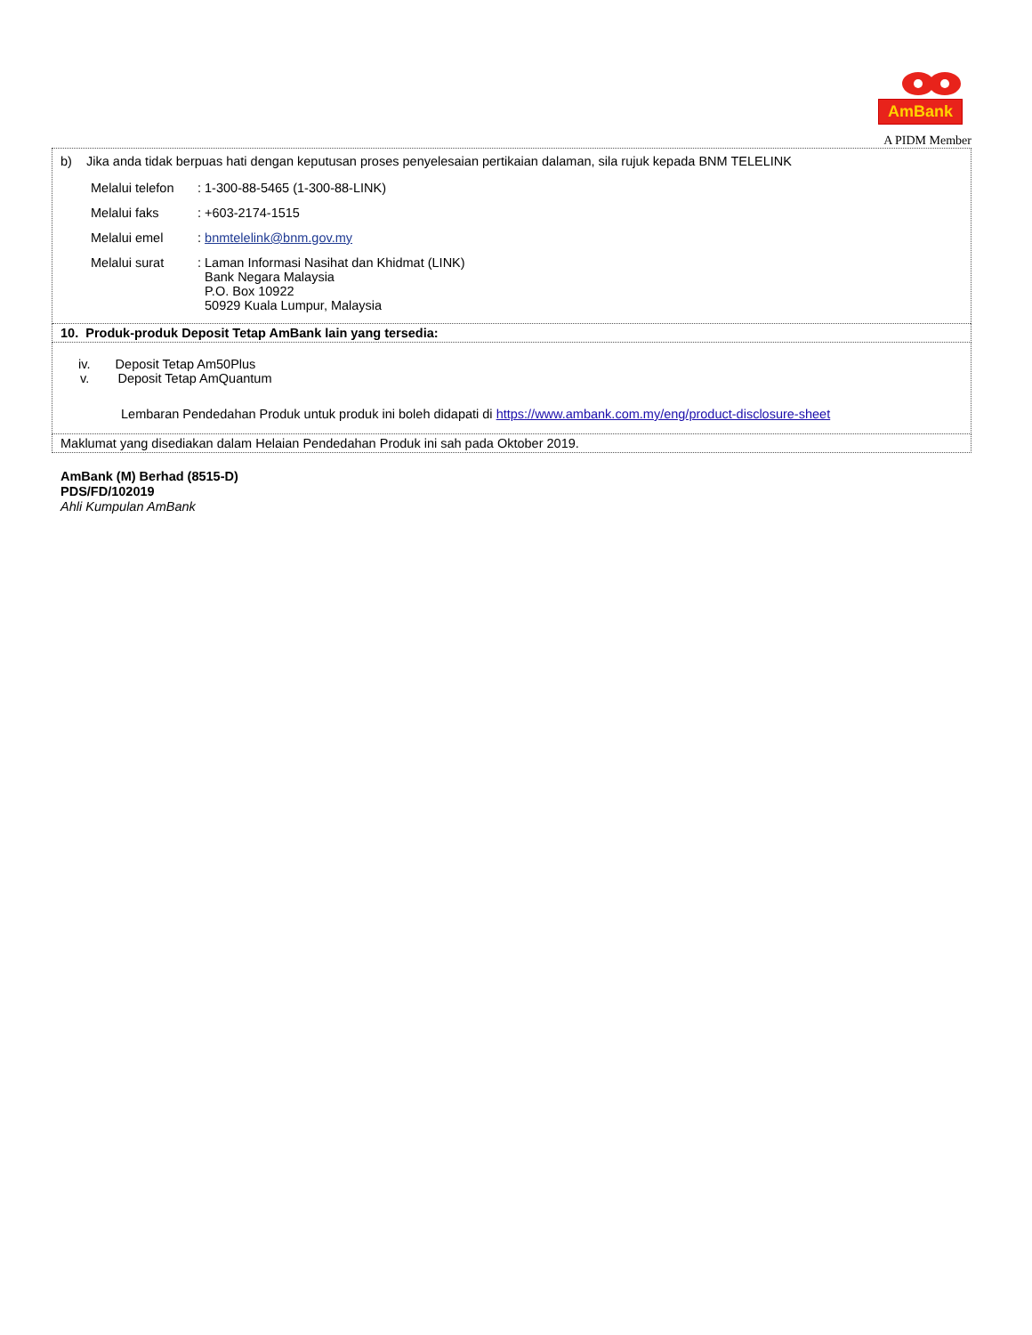AmBank
A PIDM Member
| b) Jika anda tidak berpuas hati dengan keputusan proses penyelesaian pertikaian dalaman, sila rujuk kepada BNM TELELINK / Melalui telefon / : 1-300-88-5465 (1-300-88-LINK) / / Melalui faks / : +603-2174-1515 / / Melalui emel / : bnmtelelink@bnm.gov.my / / Melalui surat / : Laman Informasi Nasihat dan Khidmat (LINK) Bank Negara Malaysia P.O. Box 10922 50929 Kuala Lumpur, Malaysia / |
| 10. Produk-produk Deposit Tetap AmBank lain yang tersedia: |
| iv. Deposit Tetap Am50Plus v. Deposit Tetap AmQuantum Lembaran Pendedahan Produk untuk produk ini boleh didapati di https://www.ambank.com.my/eng/product-disclosure-sheet |
| Maklumat yang disediakan dalam Helaian Pendedahan Produk ini sah pada Oktober 2019. |
AmBank (M) Berhad (8515-D)
PDS/FD/102019
Ahli Kumpulan AmBank